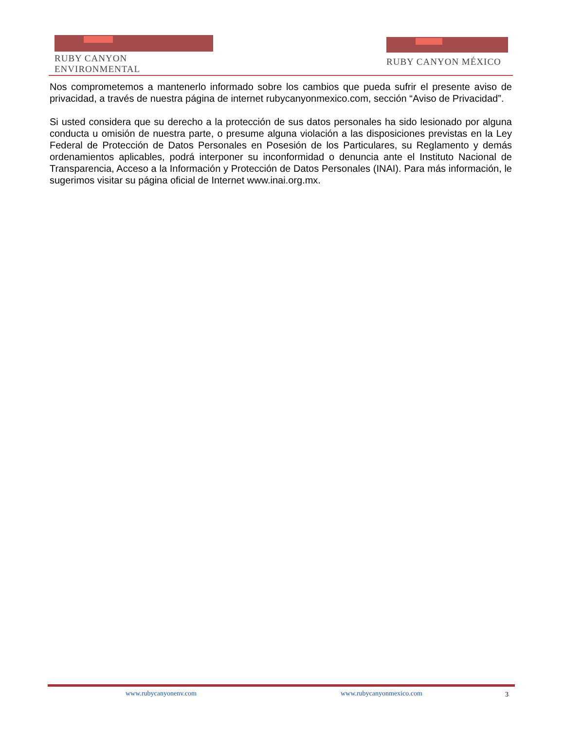RUBY CANYON ENVIRONMENTAL RUBY CANYON MÉXICO
Nos comprometemos a mantenerlo informado sobre los cambios que pueda sufrir el presente aviso de privacidad, a través de nuestra página de internet rubycanyonmexico.com, sección “Aviso de Privacidad”.
Si usted considera que su derecho a la protección de sus datos personales ha sido lesionado por alguna conducta u omisión de nuestra parte, o presume alguna violación a las disposiciones previstas en la Ley Federal de Protección de Datos Personales en Posesión de los Particulares, su Reglamento y demás ordenamientos aplicables, podrá interponer su inconformidad o denuncia ante el Instituto Nacional de Transparencia, Acceso a la Información y Protección de Datos Personales (INAI). Para más información, le sugerimos visitar su página oficial de Internet www.inai.org.mx.
www.rubycanyonenv.com www.rubycanyonmexico.com 3